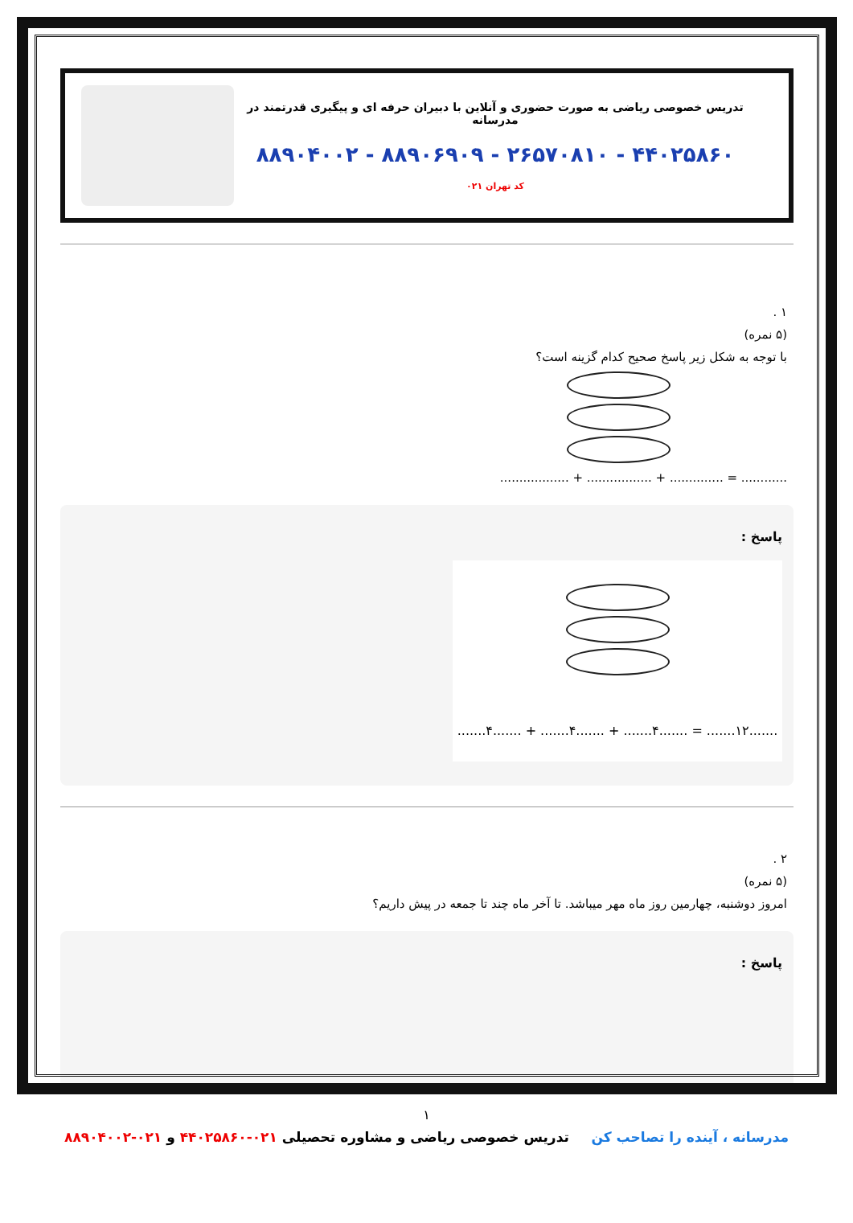تدریس خصوصی ریاضی به صورت حضوری و آنلاین با دبیران حرفه ای و پیگیری قدرتمند در مدرسانه
۸۸۹۰۴۰۰۲ - ۸۸۹۰۶۹۰۹ - ۲۶۵۷۰۸۱۰ - ۴۴۰۲۵۸۶۰
کد تهران ۰۲۱
۱ .
(۵ نمره)
با توجه به شکل زیر پاسخ صحیح کدام گزینه است؟
............ = .............. + ................. + ..................
پاسخ :
.......۱۲....... = .......۴....... + .......۴....... + .......۴.......
۲ .
(۵ نمره)
امروز دوشنبه، چهارمین روز ماه مهر میباشد. تا آخر ماه چند تا جمعه در پیش داریم؟
پاسخ :
۱
مدرسانه ، آینده را تصاحب کن تدریس خصوصی ریاضی و مشاوره تحصیلی ۰۲۱-۴۴۰۲۵۸۶۰ و ۰۲۱-۸۸۹۰۴۰۰۲